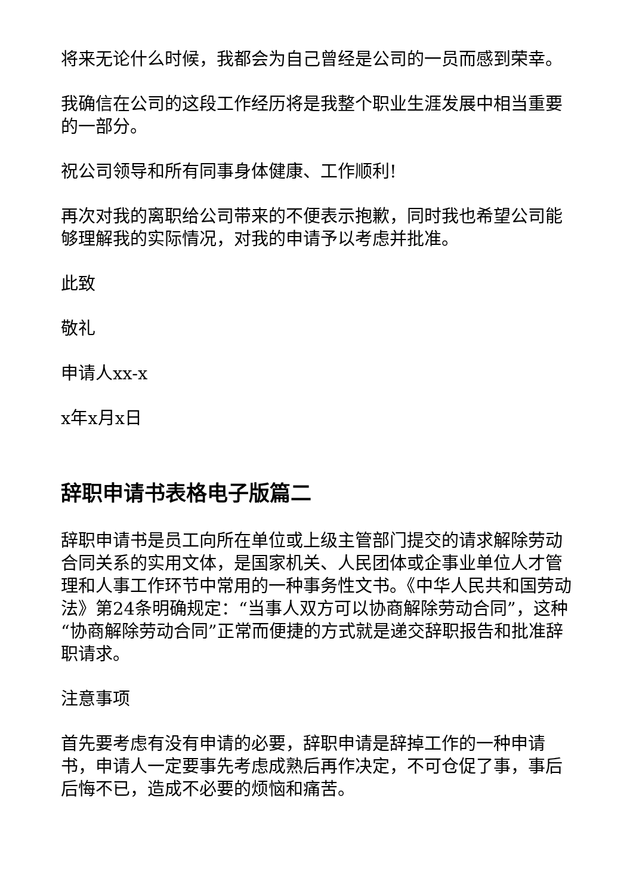将来无论什么时候，我都会为自己曾经是公司的一员而感到荣幸。
我确信在公司的这段工作经历将是我整个职业生涯发展中相当重要的一部分。
祝公司领导和所有同事身体健康、工作顺利!
再次对我的离职给公司带来的不便表示抱歉，同时我也希望公司能够理解我的实际情况，对我的申请予以考虑并批准。
此致
敬礼
申请人xx-x
x年x月x日
辞职申请书表格电子版篇二
辞职申请书是员工向所在单位或上级主管部门提交的请求解除劳动合同关系的实用文体，是国家机关、人民团体或企事业单位人才管理和人事工作环节中常用的一种事务性文书。《中华人民共和国劳动法》第24条明确规定：“当事人双方可以协商解除劳动合同”，这种“协商解除劳动合同”正常而便捷的方式就是递交辞职报告和批准辞职请求。
注意事项
首先要考虑有没有申请的必要，辞职申请是辞掉工作的一种申请书，申请人一定要事先考虑成熟后再作决定，不可仓促了事，事后后悔不已，造成不必要的烦恼和痛苦。